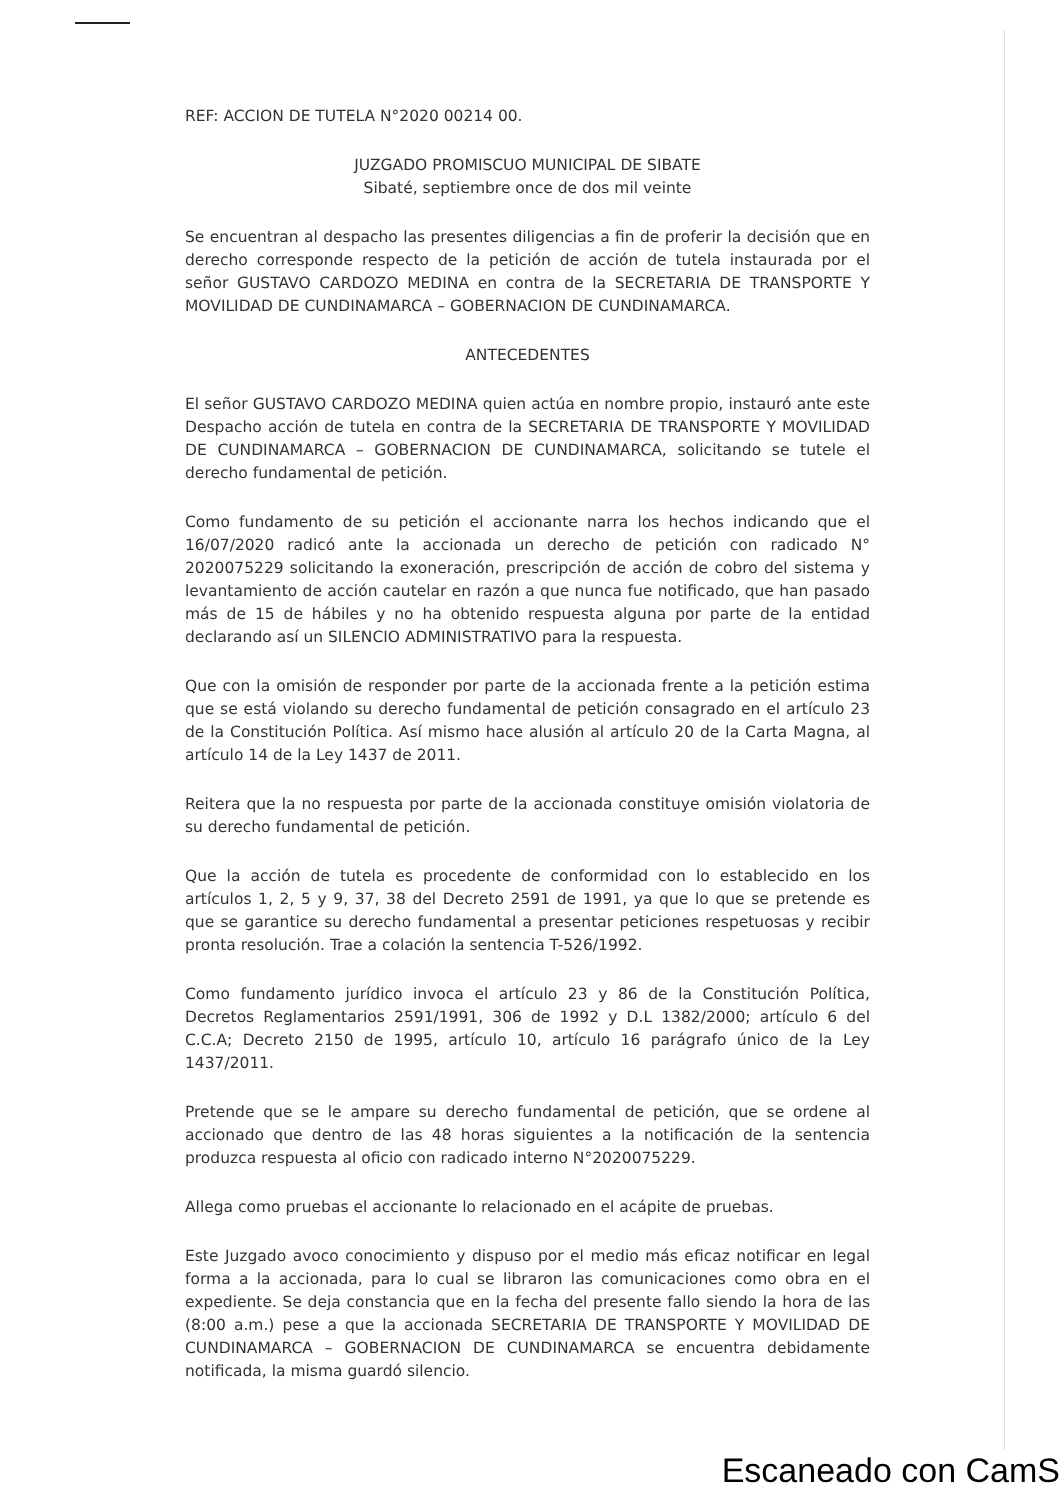REF: ACCION DE TUTELA N°2020 00214 00.
JUZGADO PROMISCUO MUNICIPAL DE SIBATE
Sibaté, septiembre once de dos mil veinte
Se encuentran al despacho las presentes diligencias a fin de proferir la decisión que en derecho corresponde respecto de la petición de acción de tutela instaurada por el señor GUSTAVO CARDOZO MEDINA en contra de la SECRETARIA DE TRANSPORTE Y MOVILIDAD DE CUNDINAMARCA – GOBERNACION DE CUNDINAMARCA.
ANTECEDENTES
El señor GUSTAVO CARDOZO MEDINA quien actúa en nombre propio, instauró ante este Despacho acción de tutela en contra de la SECRETARIA DE TRANSPORTE Y MOVILIDAD DE CUNDINAMARCA – GOBERNACION DE CUNDINAMARCA, solicitando se tutele el derecho fundamental de petición.
Como fundamento de su petición el accionante narra los hechos indicando que el 16/07/2020 radicó ante la accionada un derecho de petición con radicado N° 2020075229 solicitando la exoneración, prescripción de acción de cobro del sistema y levantamiento de acción cautelar en razón a que nunca fue notificado, que han pasado más de 15 de hábiles y no ha obtenido respuesta alguna por parte de la entidad declarando así un SILENCIO ADMINISTRATIVO para la respuesta.
Que con la omisión de responder por parte de la accionada frente a la petición estima que se está violando su derecho fundamental de petición consagrado en el artículo 23 de la Constitución Política. Así mismo hace alusión al artículo 20 de la Carta Magna, al artículo 14 de la Ley 1437 de 2011.
Reitera que la no respuesta por parte de la accionada constituye omisión violatoria de su derecho fundamental de petición.
Que la acción de tutela es procedente de conformidad con lo establecido en los artículos 1, 2, 5 y 9, 37, 38 del Decreto 2591 de 1991, ya que lo que se pretende es que se garantice su derecho fundamental a presentar peticiones respetuosas y recibir pronta resolución. Trae a colación la sentencia T-526/1992.
Como fundamento jurídico invoca el artículo 23 y 86 de la Constitución Política, Decretos Reglamentarios 2591/1991, 306 de 1992 y D.L 1382/2000; artículo 6 del C.C.A; Decreto 2150 de 1995, artículo 10, artículo 16 parágrafo único de la Ley 1437/2011.
Pretende que se le ampare su derecho fundamental de petición, que se ordene al accionado que dentro de las 48 horas siguientes a la notificación de la sentencia produzca respuesta al oficio con radicado interno N°2020075229.
Allega como pruebas el accionante lo relacionado en el acápite de pruebas.
Este Juzgado avoco conocimiento y dispuso por el medio más eficaz notificar en legal forma a la accionada, para lo cual se libraron las comunicaciones como obra en el expediente. Se deja constancia que en la fecha del presente fallo siendo la hora de las (8:00 a.m.) pese a que la accionada SECRETARIA DE TRANSPORTE Y MOVILIDAD DE CUNDINAMARCA – GOBERNACION DE CUNDINAMARCA se encuentra debidamente notificada, la misma guardó silencio.
Escaneado con CamS